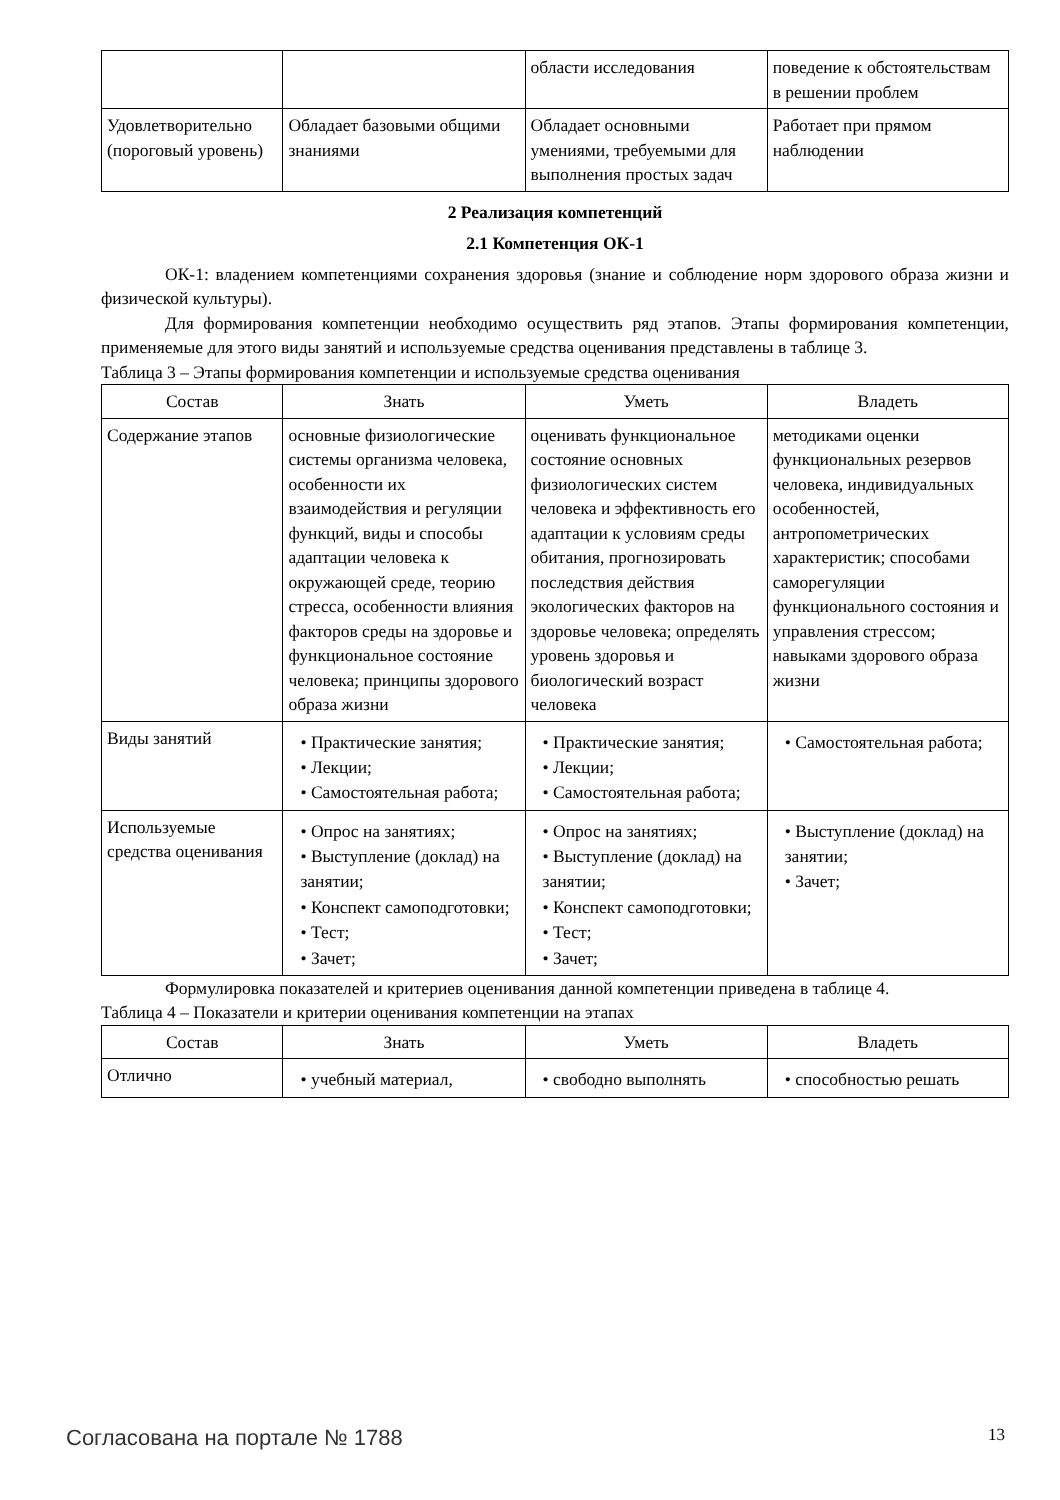| | | области исследования | поведение к обстоятельствам в решении проблем |
| Удовлетворительно (пороговый уровень) | Обладает базовыми общими знаниями | Обладает основными умениями, требуемыми для выполнения простых задач | Работает при прямом наблюдении |
2 Реализация компетенций
2.1 Компетенция ОК-1
ОК-1: владением компетенциями сохранения здоровья (знание и соблюдение норм здорового образа жизни и физической культуры).
Для формирования компетенции необходимо осуществить ряд этапов. Этапы формирования компетенции, применяемые для этого виды занятий и используемые средства оценивания представлены в таблице 3.
Таблица 3 – Этапы формирования компетенции и используемые средства оценивания
| Состав | Знать | Уметь | Владеть |
| --- | --- | --- | --- |
| Содержание этапов | основные физиологические системы организма человека, особенности их взаимодействия и регуляции функций, виды и способы адаптации человека к окружающей среде, теорию стресса, особенности влияния факторов среды на здоровье и функциональное состояние человека; принципы здорового образа жизни | оценивать функциональное состояние основных физиологических систем человека и эффективность его адаптации к условиям среды обитания, прогнозировать последствия действия экологических факторов на здоровье человека; определять уровень здоровья и биологический возраст человека | методиками оценки функциональных резервов человека, индивидуальных особенностей, антропометрических характеристик; способами саморегуляции функционального состояния и управления стрессом; навыками здорового образа жизни |
| Виды занятий | • Практические занятия; • Лекции; • Самостоятельная работа; | • Практические занятия; • Лекции; • Самостоятельная работа; | • Самостоятельная работа; |
| Используемые средства оценивания | • Опрос на занятиях; • Выступление (доклад) на занятии; • Конспект самоподготовки; • Тест; • Зачет; | • Опрос на занятиях; • Выступление (доклад) на занятии; • Конспект самоподготовки; • Тест; • Зачет; | • Выступление (доклад) на занятии; • Зачет; |
Формулировка показателей и критериев оценивания данной компетенции приведена в таблице 4.
Таблица 4 – Показатели и критерии оценивания компетенции на этапах
| Состав | Знать | Уметь | Владеть |
| --- | --- | --- | --- |
| Отлично | • учебный материал, | • свободно выполнять | • способностью решать |
Согласована на портале № 1788 13